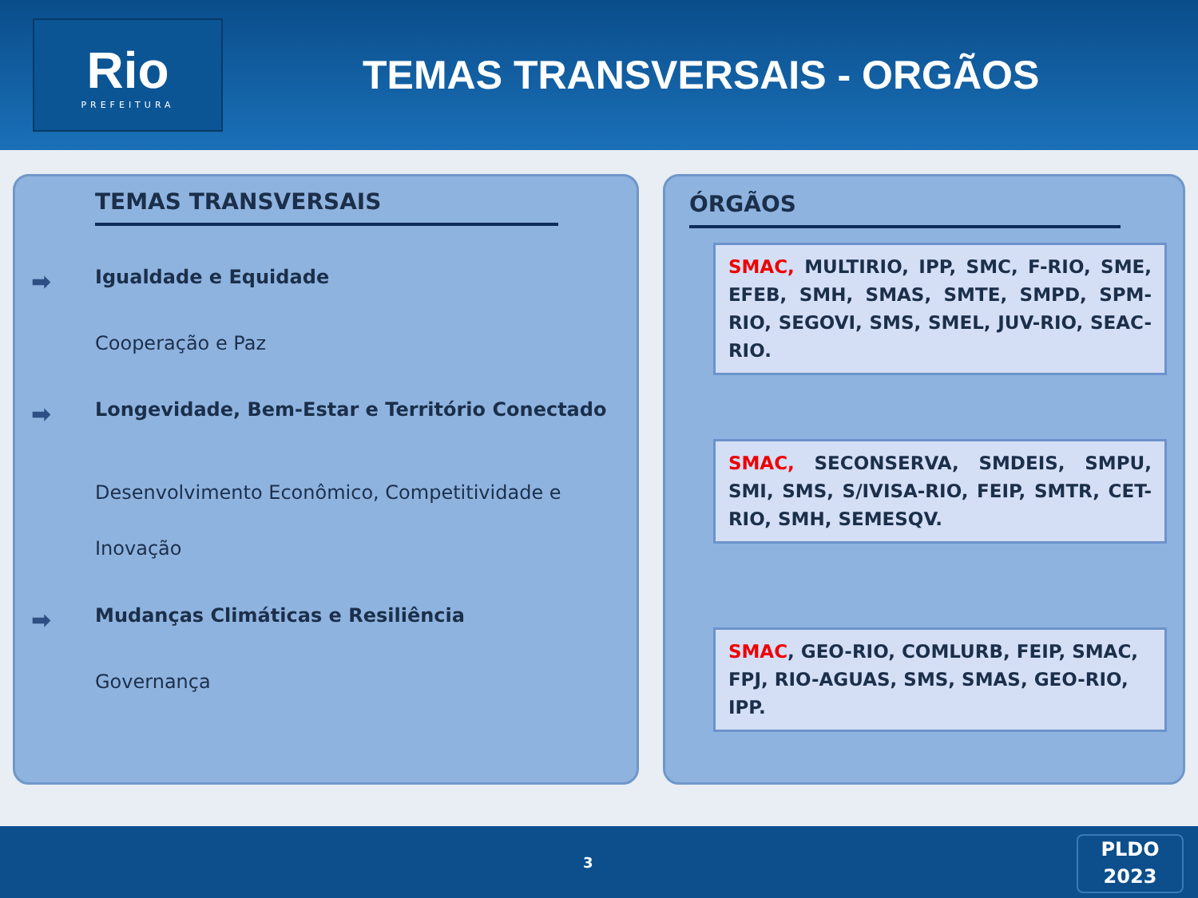Rio
PREFEITURA
TEMAS TRANSVERSAIS - ORGÃOS
TEMAS TRANSVERSAIS
➡ Igualdade e Equidade
Cooperação e Paz
➡ Longevidade, Bem-Estar e Território Conectado
Desenvolvimento Econômico, Competitividade e Inovação
➡ Mudanças Climáticas e Resiliência
Governança
ÓRGÃOS
SMAC, MULTIRIO, IPP, SMC, F-RIO, SME, EFEB, SMH, SMAS, SMTE, SMPD, SPM-RIO, SEGOVI, SMS, SMEL, JUV-RIO, SEAC-RIO.
SMAC, SECONSERVA, SMDEIS, SMPU, SMI, SMS, S/IVISA-RIO, FEIP, SMTR, CET-RIO, SMH, SEMESQV.
SMAC, GEO-RIO, COMLURB, FEIP, SMAC, FPJ, RIO-AGUAS, SMS, SMAS, GEO-RIO, IPP.
3
PLDO
2023